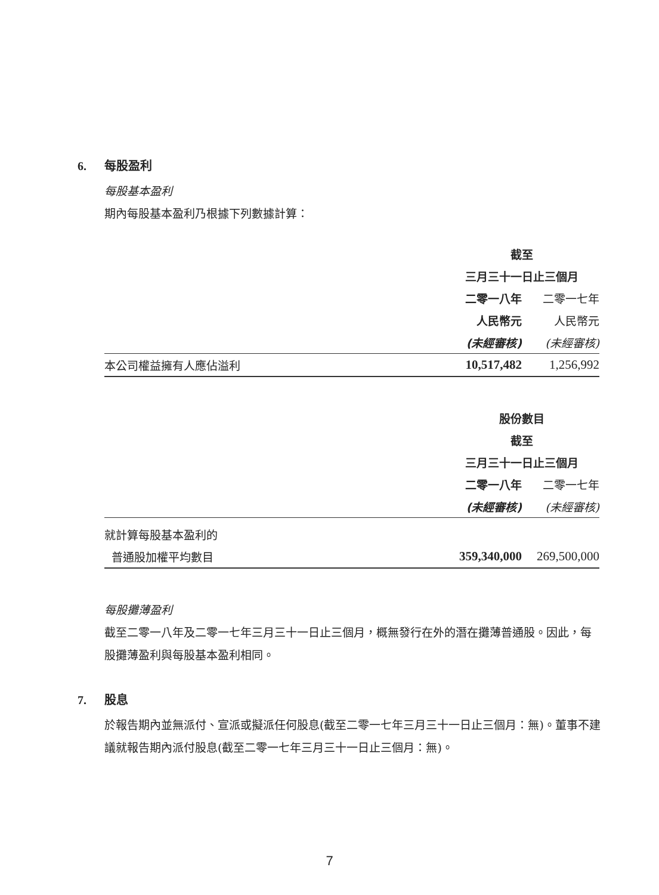6. 每股盈利
每股基本盈利
期內每股基本盈利乃根據下列數據計算：
| | 截至 | |
| | 三月三十一日止三個月 | |
| | 二零一八年 | 二零一七年 |
| | 人民幣元 | 人民幣元 |
| | (未經審核) | (未經審核) |
| 本公司權益擁有人應佔溢利 | 10,517,482 | 1,256,992 |
| | 股份數目 | |
| | 截至 | |
| | 三月三十一日止三個月 | |
| | 二零一八年 | 二零一七年 |
| | (未經審核) | (未經審核) |
| 就計算每股基本盈利的 | | |
| 普通股加權平均數目 | 359,340,000 | 269,500,000 |
每股攤薄盈利
截至二零一八年及二零一七年三月三十一日止三個月，概無發行在外的潛在攤薄普通股。因此，每股攤薄盈利與每股基本盈利相同。
7. 股息
於報告期內並無派付、宣派或擬派任何股息(截至二零一七年三月三十一日止三個月：無)。董事不建議就報告期內派付股息(截至二零一七年三月三十一日止三個月：無)。
7